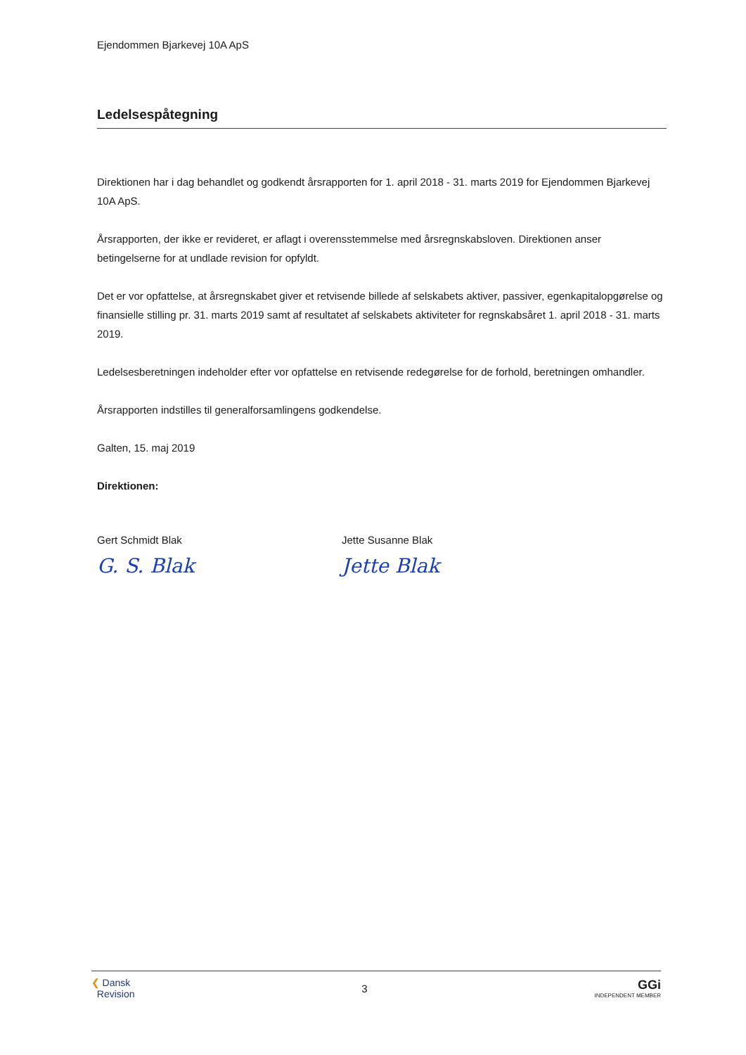Ejendommen Bjarkevej 10A ApS
Ledelsespåtegning
Direktionen har i dag behandlet og godkendt årsrapporten for 1. april 2018 - 31. marts 2019 for Ejendommen Bjarkevej 10A ApS.
Årsrapporten, der ikke er revideret, er aflagt i overensstemmelse med årsregnskabsloven. Direktionen anser betingelserne for at undlade revision for opfyldt.
Det er vor opfattelse, at årsregnskabet giver et retvisende billede af selskabets aktiver, passiver, egenkapitalopgørelse og finansielle stilling pr. 31. marts 2019 samt af resultatet af selskabets aktiviteter for regnskabsåret 1. april 2018 - 31. marts 2019.
Ledelsesberetningen indeholder efter vor opfattelse en retvisende redegørelse for de forhold, beretningen omhandler.
Årsrapporten indstilles til generalforsamlingens godkendelse.
Galten, 15. maj 2019
Direktionen:
Gert Schmidt Blak
G. S. Blak
Jette Susanne Blak
Jette Blak
❮ Dansk
Revision
3
GGi
INDEPENDENT MEMBER